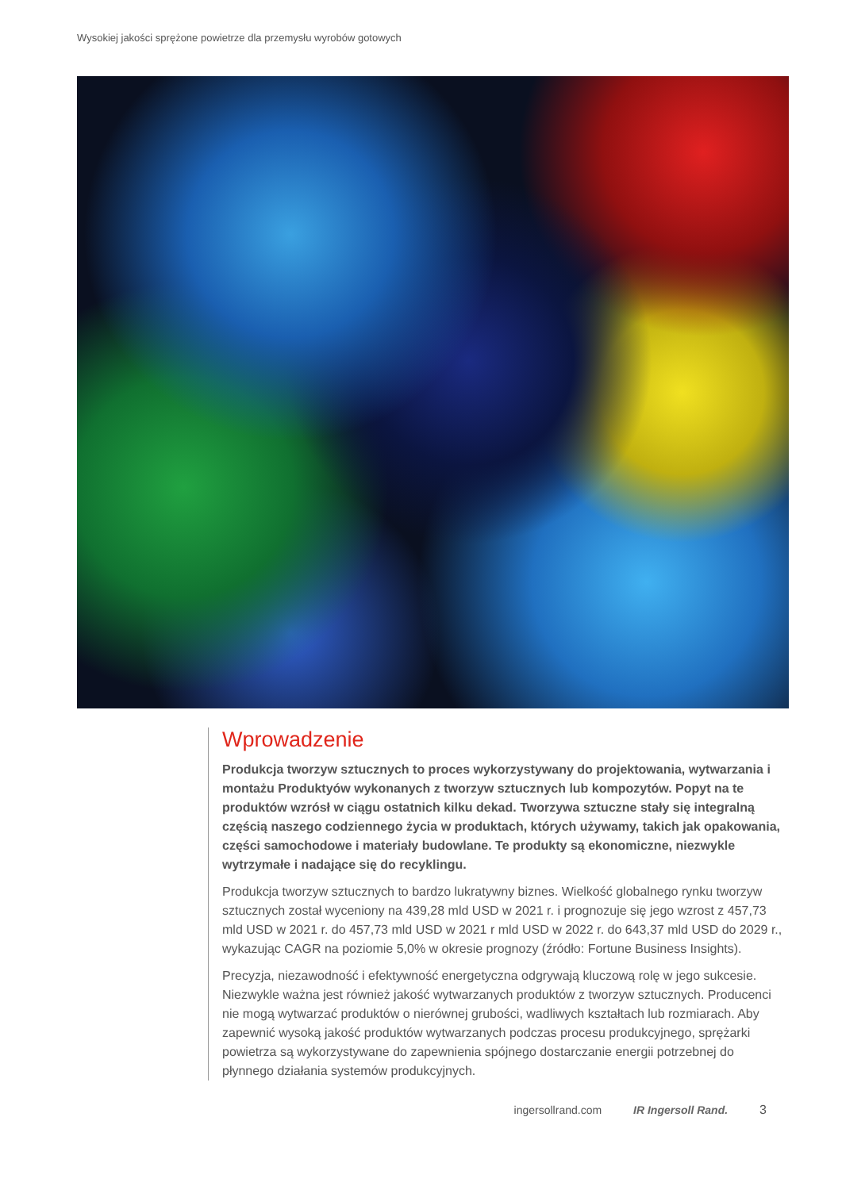Wysokiej jakości sprężone powietrze dla przemysłu wyrobów gotowych
Wprowadzenie
Produkcja tworzyw sztucznych to proces wykorzystywany do projektowania, wytwarzania i montażu Produktyów wykonanych z tworzyw sztucznych lub kompozytów. Popyt na te produktów wzrósł w ciągu ostatnich kilku dekad. Tworzywa sztuczne stały się integralną częścią naszego codziennego życia w produktach, których używamy, takich jak opakowania, części samochodowe i materiały budowlane. Te produkty są ekonomiczne, niezwykle wytrzymałe i nadające się do recyklingu.
Produkcja tworzyw sztucznych to bardzo lukratywny biznes. Wielkość globalnego rynku tworzyw sztucznych został wyceniony na 439,28 mld USD w 2021 r. i prognozuje się jego wzrost z 457,73 mld USD w 2021 r. do 457,73 mld USD w 2021 r mld USD w 2022 r. do 643,37 mld USD do 2029 r., wykazując CAGR na poziomie 5,0% w okresie prognozy (źródło: Fortune Business Insights).
Precyzja, niezawodność i efektywność energetyczna odgrywają kluczową rolę w jego sukcesie. Niezwykle ważna jest również jakość wytwarzanych produktów z tworzyw sztucznych. Producenci nie mogą wytwarzać produktów o nierównej grubości, wadliwych kształtach lub rozmiarach. Aby zapewnić wysoką jakość produktów wytwarzanych podczas procesu produkcyjnego, sprężarki powietrza są wykorzystywane do zapewnienia spójnego dostarczanie energii potrzebnej do płynnego działania systemów produkcyjnych.
ingersollrand.com IR Ingersoll Rand. 3